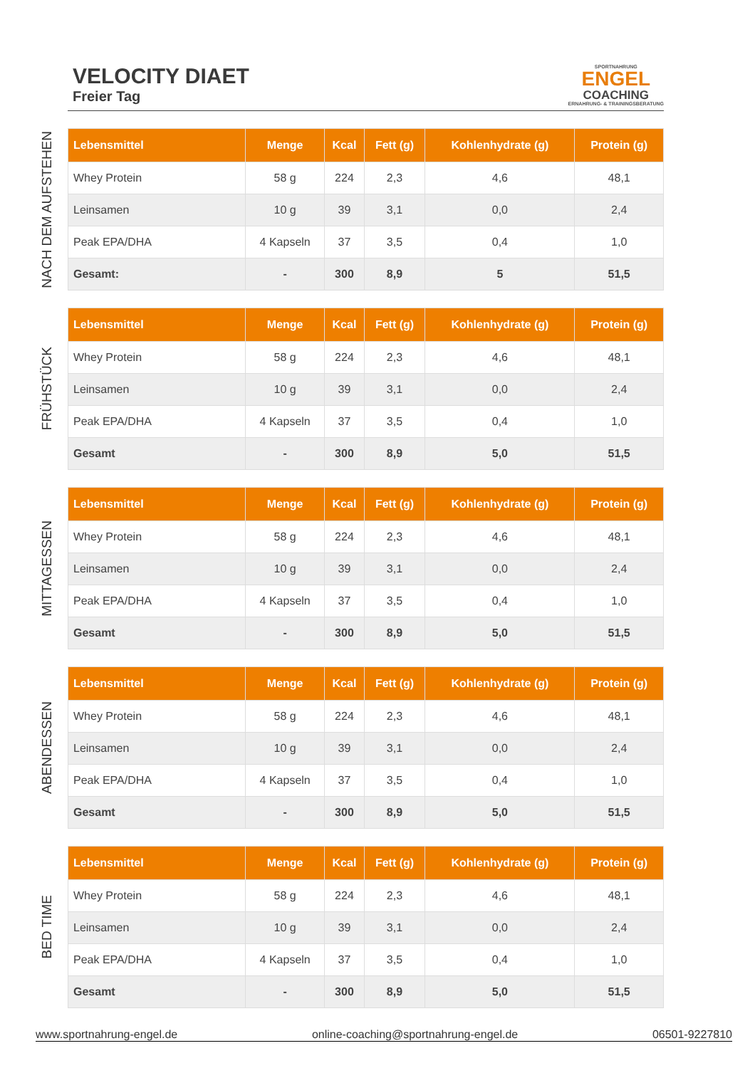VELOCITY DIAET
Freier Tag
SPORTNAHRUNG
ENGEL
COACHING
ERNAHRUNG- & TRAININGSBERATUNG
NACH DEM AUFSTEHEN
| Lebensmittel | Menge | Kcal | Fett (g) | Kohlenhydrate (g) | Protein (g) |
| --- | --- | --- | --- | --- | --- |
| Whey Protein | 58 g | 224 | 2,3 | 4,6 | 48,1 |
| Leinsamen | 10 g | 39 | 3,1 | 0,0 | 2,4 |
| Peak EPA/DHA | 4 Kapseln | 37 | 3,5 | 0,4 | 1,0 |
| Gesamt: | - | 300 | 8,9 | 5 | 51,5 |
FRÜHSTÜCK
| Lebensmittel | Menge | Kcal | Fett (g) | Kohlenhydrate (g) | Protein (g) |
| --- | --- | --- | --- | --- | --- |
| Whey Protein | 58 g | 224 | 2,3 | 4,6 | 48,1 |
| Leinsamen | 10 g | 39 | 3,1 | 0,0 | 2,4 |
| Peak EPA/DHA | 4 Kapseln | 37 | 3,5 | 0,4 | 1,0 |
| Gesamt | - | 300 | 8,9 | 5,0 | 51,5 |
MITTAGESSEN
| Lebensmittel | Menge | Kcal | Fett (g) | Kohlenhydrate (g) | Protein (g) |
| --- | --- | --- | --- | --- | --- |
| Whey Protein | 58 g | 224 | 2,3 | 4,6 | 48,1 |
| Leinsamen | 10 g | 39 | 3,1 | 0,0 | 2,4 |
| Peak EPA/DHA | 4 Kapseln | 37 | 3,5 | 0,4 | 1,0 |
| Gesamt | - | 300 | 8,9 | 5,0 | 51,5 |
ABENDESSEN
| Lebensmittel | Menge | Kcal | Fett (g) | Kohlenhydrate (g) | Protein (g) |
| --- | --- | --- | --- | --- | --- |
| Whey Protein | 58 g | 224 | 2,3 | 4,6 | 48,1 |
| Leinsamen | 10 g | 39 | 3,1 | 0,0 | 2,4 |
| Peak EPA/DHA | 4 Kapseln | 37 | 3,5 | 0,4 | 1,0 |
| Gesamt | - | 300 | 8,9 | 5,0 | 51,5 |
BED TIME
| Lebensmittel | Menge | Kcal | Fett (g) | Kohlenhydrate (g) | Protein (g) |
| --- | --- | --- | --- | --- | --- |
| Whey Protein | 58 g | 224 | 2,3 | 4,6 | 48,1 |
| Leinsamen | 10 g | 39 | 3,1 | 0,0 | 2,4 |
| Peak EPA/DHA | 4 Kapseln | 37 | 3,5 | 0,4 | 1,0 |
| Gesamt | - | 300 | 8,9 | 5,0 | 51,5 |
www.sportnahrung-engel.de online-coaching@sportnahrung-engel.de 06501-9227810